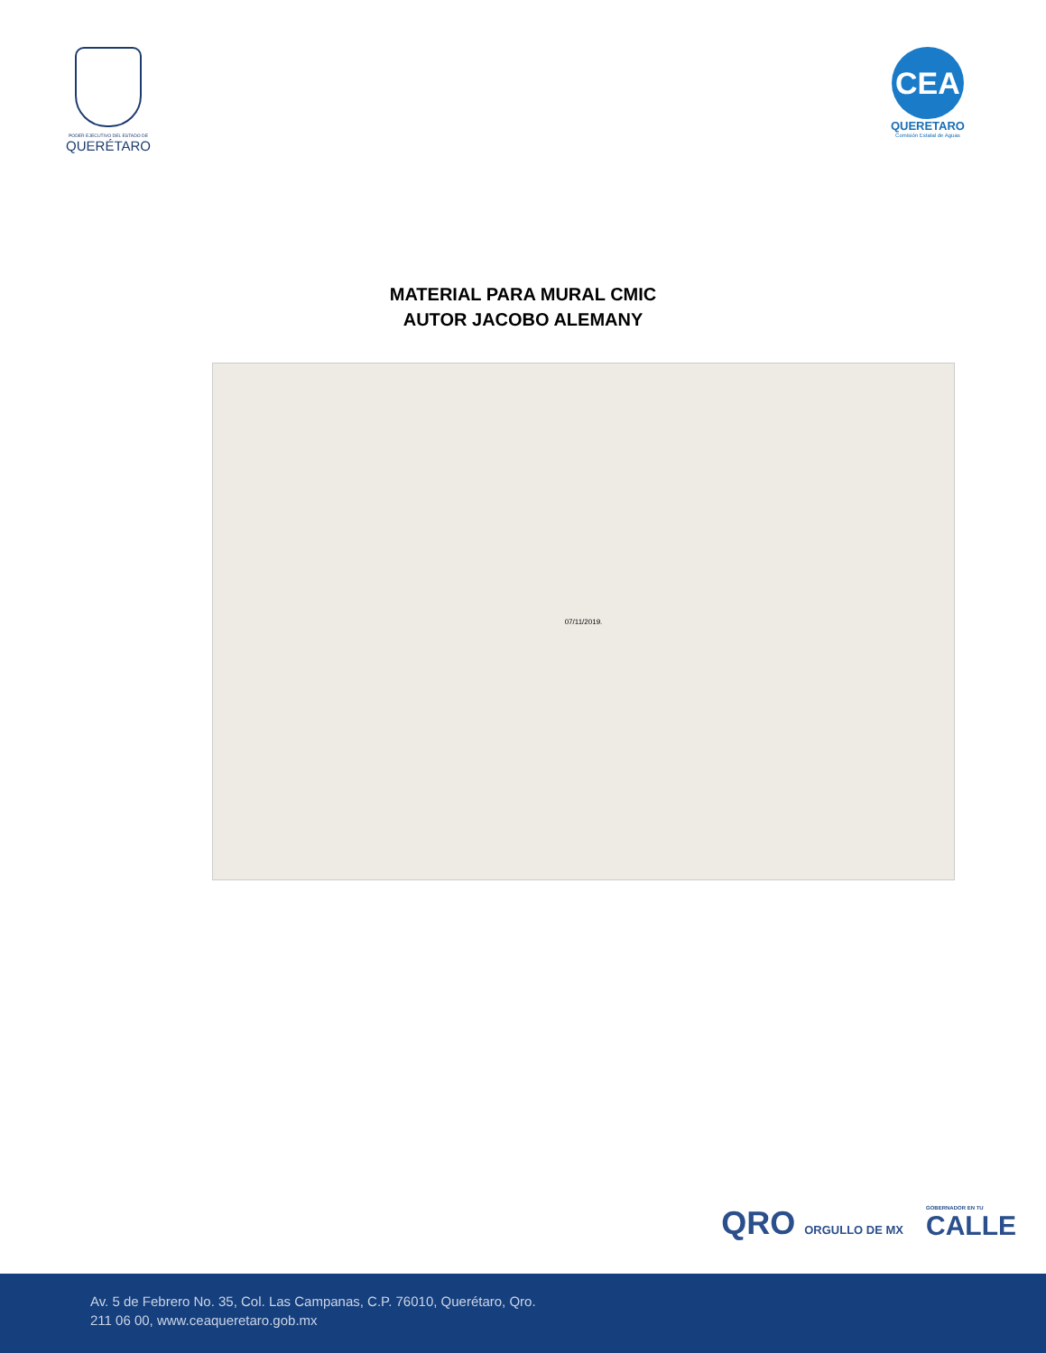PODER EJECUTIVO DEL ESTADO DE
QUERÉTARO
CEA
QUERETARO
Comisión Estatal de Aguas
MATERIAL PARA MURAL CMIC
AUTOR JACOBO ALEMANY
07/11/2019.
QRO ORGULLO DE MX
GOBERNADOR EN TU
CALLE
Av. 5 de Febrero No. 35, Col. Las Campanas, C.P. 76010, Querétaro, Qro.
211 06 00, www.ceaqueretaro.gob.mx